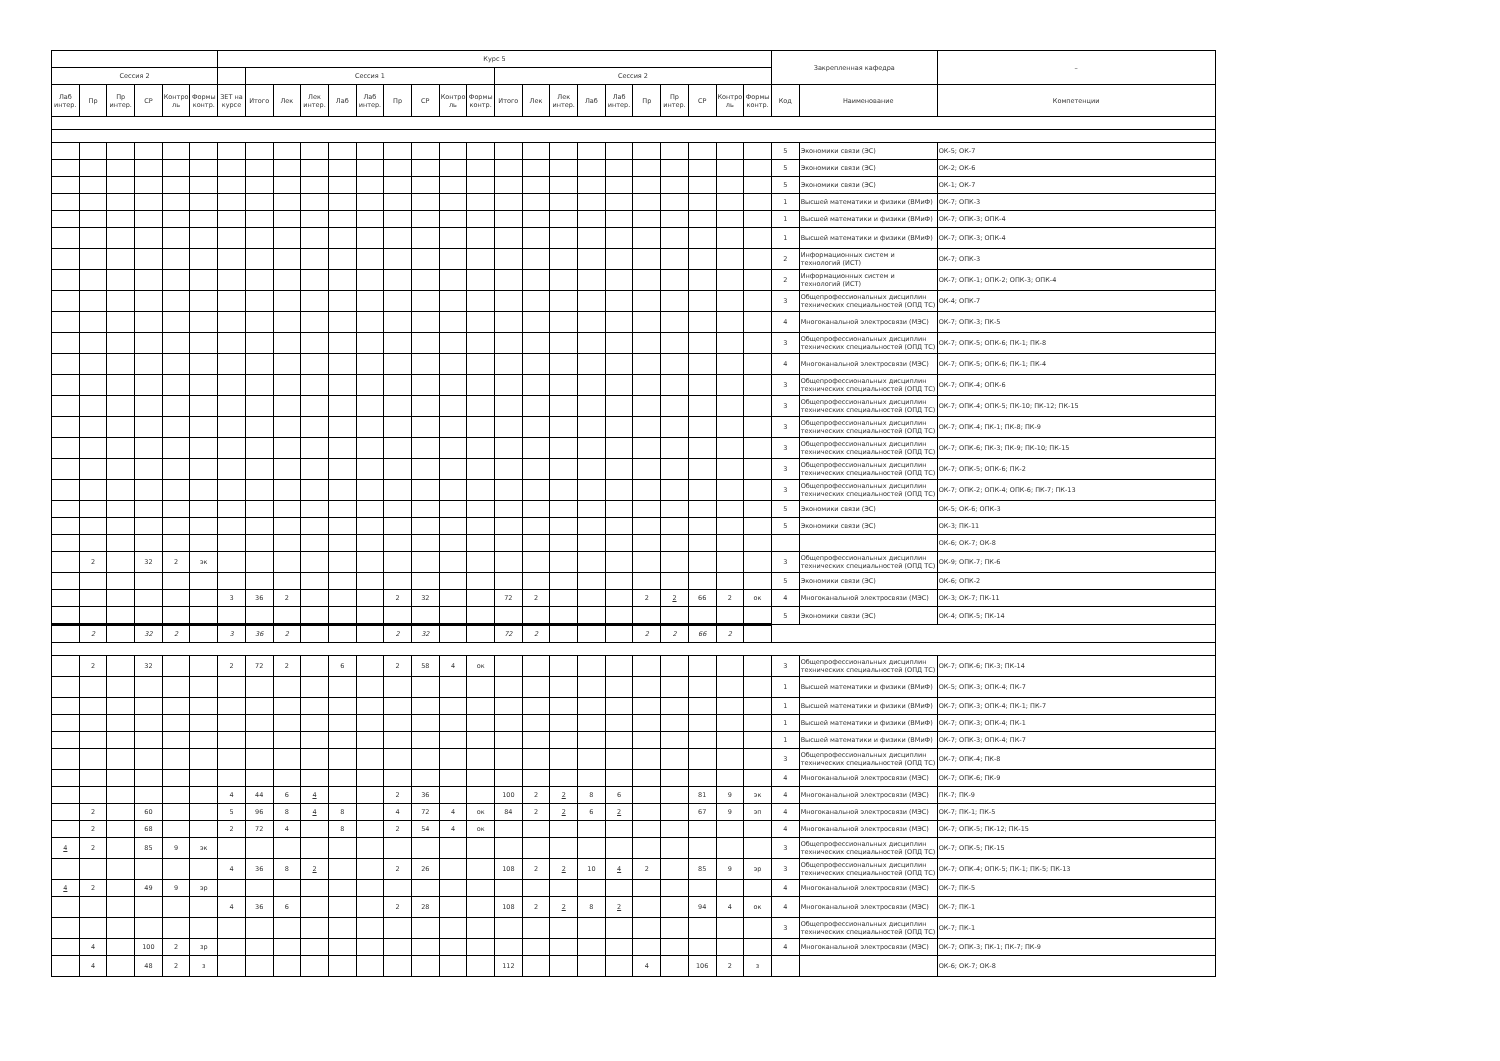| | | | | | | Курс 5 | | | | | | | | | | | | | | | | | | | | Закрепленная кафедра | | – |
| --- | --- | --- | --- | --- | --- | --- | --- | --- | --- | --- | --- | --- | --- | --- | --- | --- | --- | --- | --- | --- | --- | --- | --- | --- | --- | --- | --- | --- |
| Сессия 2 | | | | | | | Сессия 1 | | | | | | | | | Сессия 2 | | | | | | | | | | | | |
| Лаб интер. | Пр | Пр интер. | СР | Контро ль | Формы контр. | ЗЕТ на курсе | Итого | Лек | Лек интер. | Лаб | Лаб интер. | Пр | СР | Контро ль | Формы контр. | Итого | Лек | Лек интер. | Лаб | Лаб интер. | Пр | Пр интер. | СР | Контро ль | Формы контр. | Код | Наименование | Компетенции |
| | | | | | | | | | | | | | | | | | | | | | | | | | | 5 | Экономики связи (ЭС) | ОК-5; ОК-7 |
| | | | | | | | | | | | | | | | | | | | | | | | | | | 5 | Экономики связи (ЭС) | ОК-2; ОК-6 |
| | | | | | | | | | | | | | | | | | | | | | | | | | | 5 | Экономики связи (ЭС) | ОК-1; ОК-7 |
| | | | | | | | | | | | | | | | | | | | | | | | | | | 1 | Высшей математики и физики (ВМиФ) | ОК-7; ОПК-3 |
| | | | | | | | | | | | | | | | | | | | | | | | | | | 1 | Высшей математики и физики (ВМиФ) | ОК-7; ОПК-3; ОПК-4 |
| | | | | | | | | | | | | | | | | | | | | | | | | | | 1 | Высшей математики и физики (ВМиФ) | ОК-7; ОПК-3; ОПК-4 |
| | | | | | | | | | | | | | | | | | | | | | | | | | | 2 | Информационных систем и технологий (ИСТ) | ОК-7; ОПК-3 |
| | | | | | | | | | | | | | | | | | | | | | | | | | | 2 | Информационных систем и технологий (ИСТ) | ОК-7; ОПК-1; ОПК-2; ОПК-3; ОПК-4 |
| | | | | | | | | | | | | | | | | | | | | | | | | | | 3 | Общепрофессиональных дисциплин технических специальностей (ОПД ТС) | ОК-4; ОПК-7 |
| | | | | | | | | | | | | | | | | | | | | | | | | | | 4 | Многоканальной электросвязи (МЭС) | ОК-7; ОПК-3; ПК-5 |
| | | | | | | | | | | | | | | | | | | | | | | | | | | 3 | Общепрофессиональных дисциплин технических специальностей (ОПД ТС) | ОК-7; ОПК-5; ОПК-6; ПК-1; ПК-8 |
| | | | | | | | | | | | | | | | | | | | | | | | | | | 4 | Многоканальной электросвязи (МЭС) | ОК-7; ОПК-5; ОПК-6; ПК-1; ПК-4 |
| | | | | | | | | | | | | | | | | | | | | | | | | | | 3 | Общепрофессиональных дисциплин технических специальностей (ОПД ТС) | ОК-7; ОПК-4; ОПК-6 |
| | | | | | | | | | | | | | | | | | | | | | | | | | | 3 | Общепрофессиональных дисциплин технических специальностей (ОПД ТС) | ОК-7; ОПК-4; ОПК-5; ПК-10; ПК-12; ПК-15 |
| | | | | | | | | | | | | | | | | | | | | | | | | | | 3 | Общепрофессиональных дисциплин технических специальностей (ОПД ТС) | ОК-7; ОПК-4; ПК-1; ПК-8; ПК-9 |
| | | | | | | | | | | | | | | | | | | | | | | | | | | 3 | Общепрофессиональных дисциплин технических специальностей (ОПД ТС) | ОК-7; ОПК-6; ПК-3; ПК-9; ПК-10; ПК-15 |
| | | | | | | | | | | | | | | | | | | | | | | | | | | 3 | Общепрофессиональных дисциплин технических специальностей (ОПД ТС) | ОК-7; ОПК-5; ОПК-6; ПК-2 |
| | | | | | | | | | | | | | | | | | | | | | | | | | | 3 | Общепрофессиональных дисциплин технических специальностей (ОПД ТС) | ОК-7; ОПК-2; ОПК-4; ОПК-6; ПК-7; ПК-13 |
| | | | | | | | | | | | | | | | | | | | | | | | | | | 5 | Экономики связи (ЭС) | ОК-5; ОК-6; ОПК-3 |
| | | | | | | | | | | | | | | | | | | | | | | | | | | 5 | Экономики связи (ЭС) | ОК-3; ПК-11 |
| | | | | | | | | | | | | | | | | | | | | | | | | | | | | ОК-6; ОК-7; ОК-8 |
| | 2 | | 32 | 2 | эк | | | | | | | | | | | | | | | | | | | | | 3 | Общепрофессиональных дисциплин технических специальностей (ОПД ТС) | ОК-9; ОПК-7; ПК-6 |
| | | | | | | | | | | | | | | | | | | | | | | | | | | 5 | Экономики связи (ЭС) | ОК-6; ОПК-2 |
| | | | | | | 3 | 36 | 2 | | | | 2 | 32 | | | 72 | 2 | | | | 2 | 2 | 66 | 2 | ок | 4 | Многоканальной электросвязи (МЭС) | ОК-3; ОК-7; ПК-11 |
| | | | | | | | | | | | | | | | | | | | | | | | | | | 5 | Экономики связи (ЭС) | ОК-4; ОПК-5; ПК-14 |
| | 2 | | 32 | 2 | | 3 | 36 | 2 | | | | 2 | 32 | | | 72 | 2 | | | | 2 | 2 | 66 | 2 | | | | |
| | 2 | | 32 | | | 2 | 72 | 2 | | 6 | | 2 | 58 | 4 | ок | | | | | | | | | | | 3 | Общепрофессиональных дисциплин технических специальностей (ОПД ТС) | ОК-7; ОПК-6; ПК-3; ПК-14 |
| | | | | | | | | | | | | | | | | | | | | | | | | | | 1 | Высшей математики и физики (ВМиФ) | ОК-5; ОПК-3; ОПК-4; ПК-7 |
| | | | | | | | | | | | | | | | | | | | | | | | | | | 1 | Высшей математики и физики (ВМиФ) | ОК-7; ОПК-3; ОПК-4; ПК-1; ПК-7 |
| | | | | | | | | | | | | | | | | | | | | | | | | | | 1 | Высшей математики и физики (ВМиФ) | ОК-7; ОПК-3; ОПК-4; ПК-1 |
| | | | | | | | | | | | | | | | | | | | | | | | | | | 1 | Высшей математики и физики (ВМиФ) | ОК-7; ОПК-3; ОПК-4; ПК-7 |
| | | | | | | | | | | | | | | | | | | | | | | | | | | 3 | Общепрофессиональных дисциплин технических специальностей (ОПД ТС) | ОК-7; ОПК-4; ПК-8 |
| | | | | | | | | | | | | | | | | | | | | | | | | | | 4 | Многоканальной электросвязи (МЭС) | ОК-7; ОПК-6; ПК-9 |
| | | | | | | 4 | 44 | 6 | 4 | | | 2 | 36 | | | 100 | 2 | 2 | 8 | 6 | | | 81 | 9 | эк | 4 | Многоканальной электросвязи (МЭС) | ПК-7; ПК-9 |
| | 2 | | 60 | | | 5 | 96 | 8 | 4 | 8 | | 4 | 72 | 4 | ок | 84 | 2 | 2 | 6 | 2 | | | 67 | 9 | эп | 4 | Многоканальной электросвязи (МЭС) | ОК-7; ПК-1; ПК-5 |
| | 2 | | 68 | | | 2 | 72 | 4 | | 8 | | 2 | 54 | 4 | ок | | | | | | | | | | | 4 | Многоканальной электросвязи (МЭС) | ОК-7; ОПК-5; ПК-12; ПК-15 |
| 4 | 2 | | 85 | 9 | эк | | | | | | | | | | | | | | | | | | | | | 3 | Общепрофессиональных дисциплин технических специальностей (ОПД ТС) | ОК-7; ОПК-5; ПК-15 |
| | | | | | | 4 | 36 | 8 | 2 | | | 2 | 26 | | | 108 | 2 | 2 | 10 | 4 | 2 | | 85 | 9 | эр | 3 | Общепрофессиональных дисциплин технических специальностей (ОПД ТС) | ОК-7; ОПК-4; ОПК-5; ПК-1; ПК-5; ПК-13 |
| 4 | 2 | | 49 | 9 | эр | | | | | | | | | | | | | | | | | | | | | 4 | Многоканальной электросвязи (МЭС) | ОК-7; ПК-5 |
| | | | | | | 4 | 36 | 6 | | | | 2 | 28 | | | 108 | 2 | 2 | 8 | 2 | | | 94 | 4 | ок | 4 | Многоканальной электросвязи (МЭС) | ОК-7; ПК-1 |
| | | | | | | | | | | | | | | | | | | | | | | | | | | 3 | Общепрофессиональных дисциплин технических специальностей (ОПД ТС) | ОК-7; ПК-1 |
| | 4 | | 100 | 2 | зр | | | | | | | | | | | | | | | | | | | | | 4 | Многоканальной электросвязи (МЭС) | ОК-7; ОПК-3; ПК-1; ПК-7; ПК-9 |
| | 4 | | 48 | 2 | з | | | | | | | | | | | 112 | | | | | 4 | | 106 | 2 | з | | | ОК-6; ОК-7; ОК-8 |